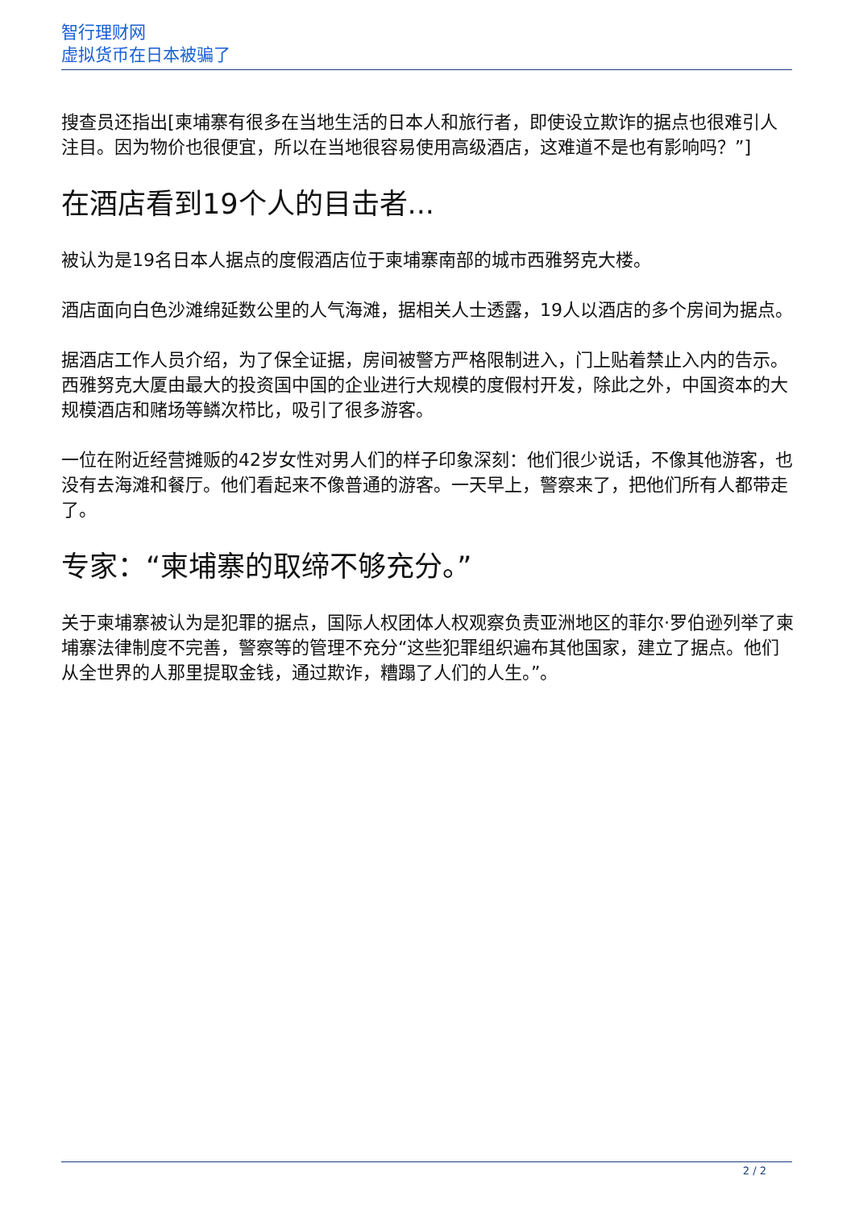智行理财网
虚拟货币在日本被骗了
搜查员还指出[柬埔寨有很多在当地生活的日本人和旅行者，即使设立欺诈的据点也很难引人注目。因为物价也很便宜，所以在当地很容易使用高级酒店，这难道不是也有影响吗？”]
在酒店看到19个人的目击者...
被认为是19名日本人据点的度假酒店位于柬埔寨南部的城市西雅努克大楼。
酒店面向白色沙滩绵延数公里的人气海滩，据相关人士透露，19人以酒店的多个房间为据点。
据酒店工作人员介绍，为了保全证据，房间被警方严格限制进入，门上贴着禁止入内的告示。
西雅努克大厦由最大的投资国中国的企业进行大规模的度假村开发，除此之外，中国资本的大规模酒店和赌场等鳞次栉比，吸引了很多游客。
一位在附近经营摊贩的42岁女性对男人们的样子印象深刻：他们很少说话，不像其他游客，也没有去海滩和餐厅。他们看起来不像普通的游客。一天早上，警察来了，把他们所有人都带走了。
专家：“柬埔寨的取缔不够充分。”
关于柬埔寨被认为是犯罪的据点，国际人权团体人权观察负责亚洲地区的菲尔·罗伯逊列举了柬埔寨法律制度不完善，警察等的管理不充分“这些犯罪组织遍布其他国家，建立了据点。他们从全世界的人那里提取金钱，通过欺诈，糟蹋了人们的人生。”。
2 / 2